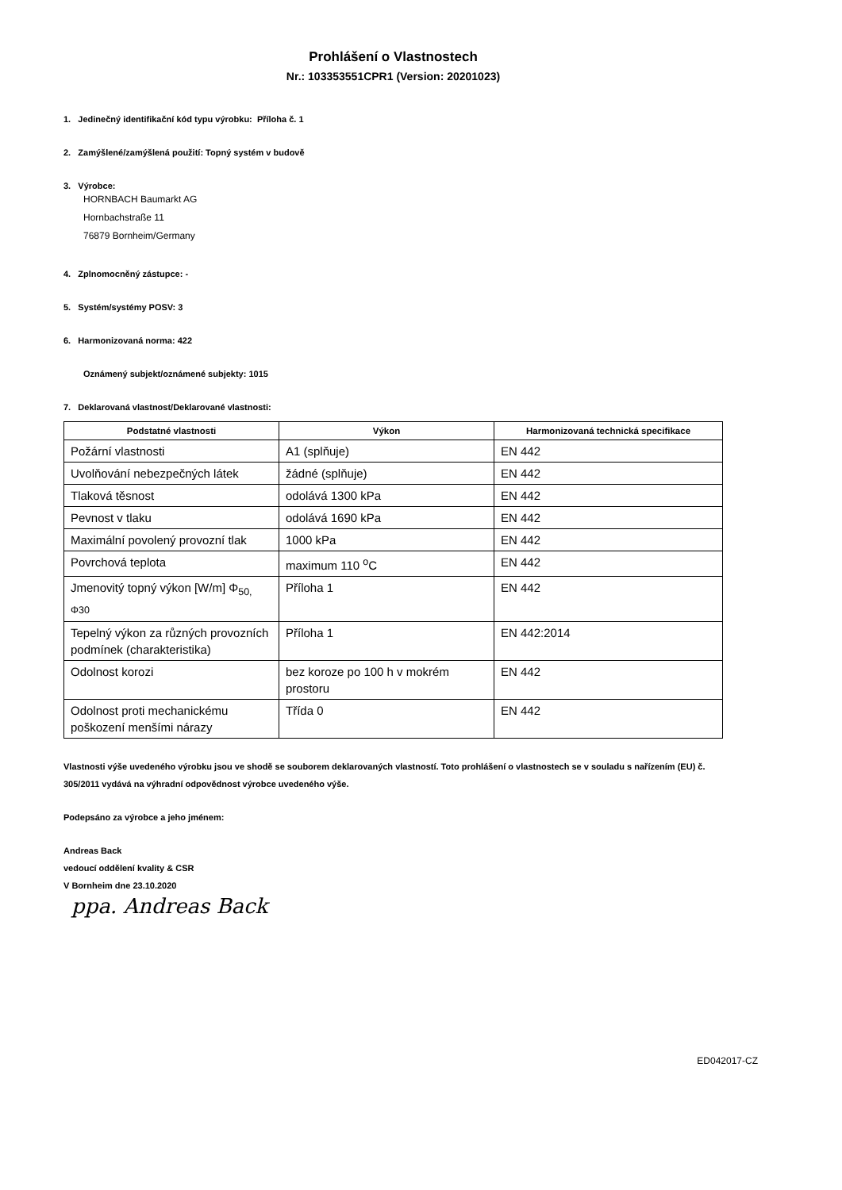Prohlášení o Vlastnostech
Nr.: 103353551CPR1 (Version: 20201023)
1. Jedinečný identifikační kód typu výrobku: Příloha č. 1
2. Zamýšlené/zamýšlená použití: Topný systém v budově
3. Výrobce:
HORNBACH Baumarkt AG
Hornbachstraße 11
76879 Bornheim/Germany
4. Zplnomocněný zástupce: -
5. Systém/systémy POSV: 3
6. Harmonizovaná norma: 422
Oznámený subjekt/oznámené subjekty: 1015
7. Deklarovaná vlastnost/Deklarované vlastnosti:
| Podstatné vlastnosti | Výkon | Harmonizovaná technická specifikace |
| --- | --- | --- |
| Požární vlastnosti | A1 (splňuje) | EN 442 |
| Uvolňování nebezpečných látek | žádné (splňuje) | EN 442 |
| Tlaková těsnost | odolává 1300 kPa | EN 442 |
| Pevnost v tlaku | odolává 1690 kPa | EN 442 |
| Maximální povolený provozní tlak | 1000 kPa | EN 442 |
| Povrchová teplota | maximum 110 <sup>o</sup>C | EN 442 |
| Jmenovitý topný výkon [W/m] Φ<sub>50,</sub> Φ30 | Příloha 1 | EN 442 |
| Tepelný výkon za různých provozních podmínek (charakteristika) | Příloha 1 | EN 442:2014 |
| Odolnost korozi | bez koroze po 100 h v mokrém prostoru | EN 442 |
| Odolnost proti mechanickému poškození menšími nárazy | Třída 0 | EN 442 |
Vlastnosti výše uvedeného výrobku jsou ve shodě se souborem deklarovaných vlastností. Toto prohlášení o vlastnostech se v souladu s nařízením (EU) č. 305/2011 vydává na výhradní odpovědnost výrobce uvedeného výše.
Podepsáno za výrobce a jeho jménem:
Andreas Back
vedoucí oddělení kvality & CSR
V Bornheim dne 23.10.2020
ppa. Andreas Back
ED042017-CZ